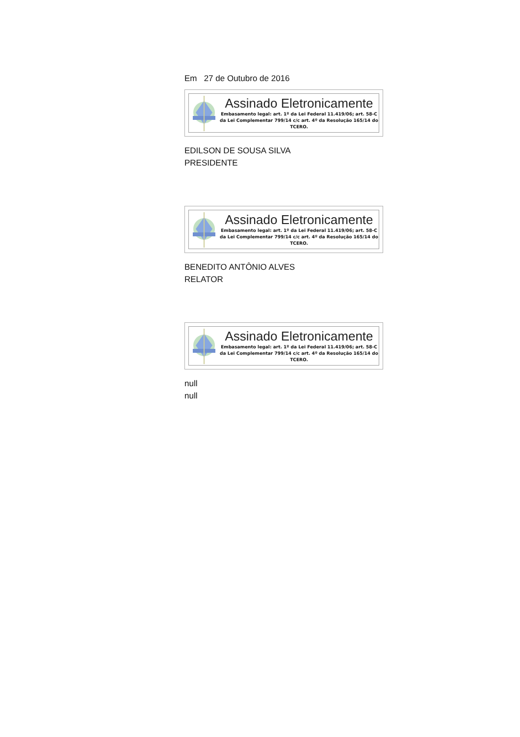Em 27 de Outubro de 2016
Assinado Eletronicamente
Embasamento legal: art. 1º da Lei Federal 11.419/06; art. 58-C da Lei Complementar 799/14 c/c art. 4º da Resolução 165/14 do TCERO.
EDILSON DE SOUSA SILVA
PRESIDENTE
Assinado Eletronicamente
Embasamento legal: art. 1º da Lei Federal 11.419/06; art. 58-C da Lei Complementar 799/14 c/c art. 4º da Resolução 165/14 do TCERO.
BENEDITO ANTÔNIO ALVES
RELATOR
Assinado Eletronicamente
Embasamento legal: art. 1º da Lei Federal 11.419/06; art. 58-C da Lei Complementar 799/14 c/c art. 4º da Resolução 165/14 do TCERO.
null
null